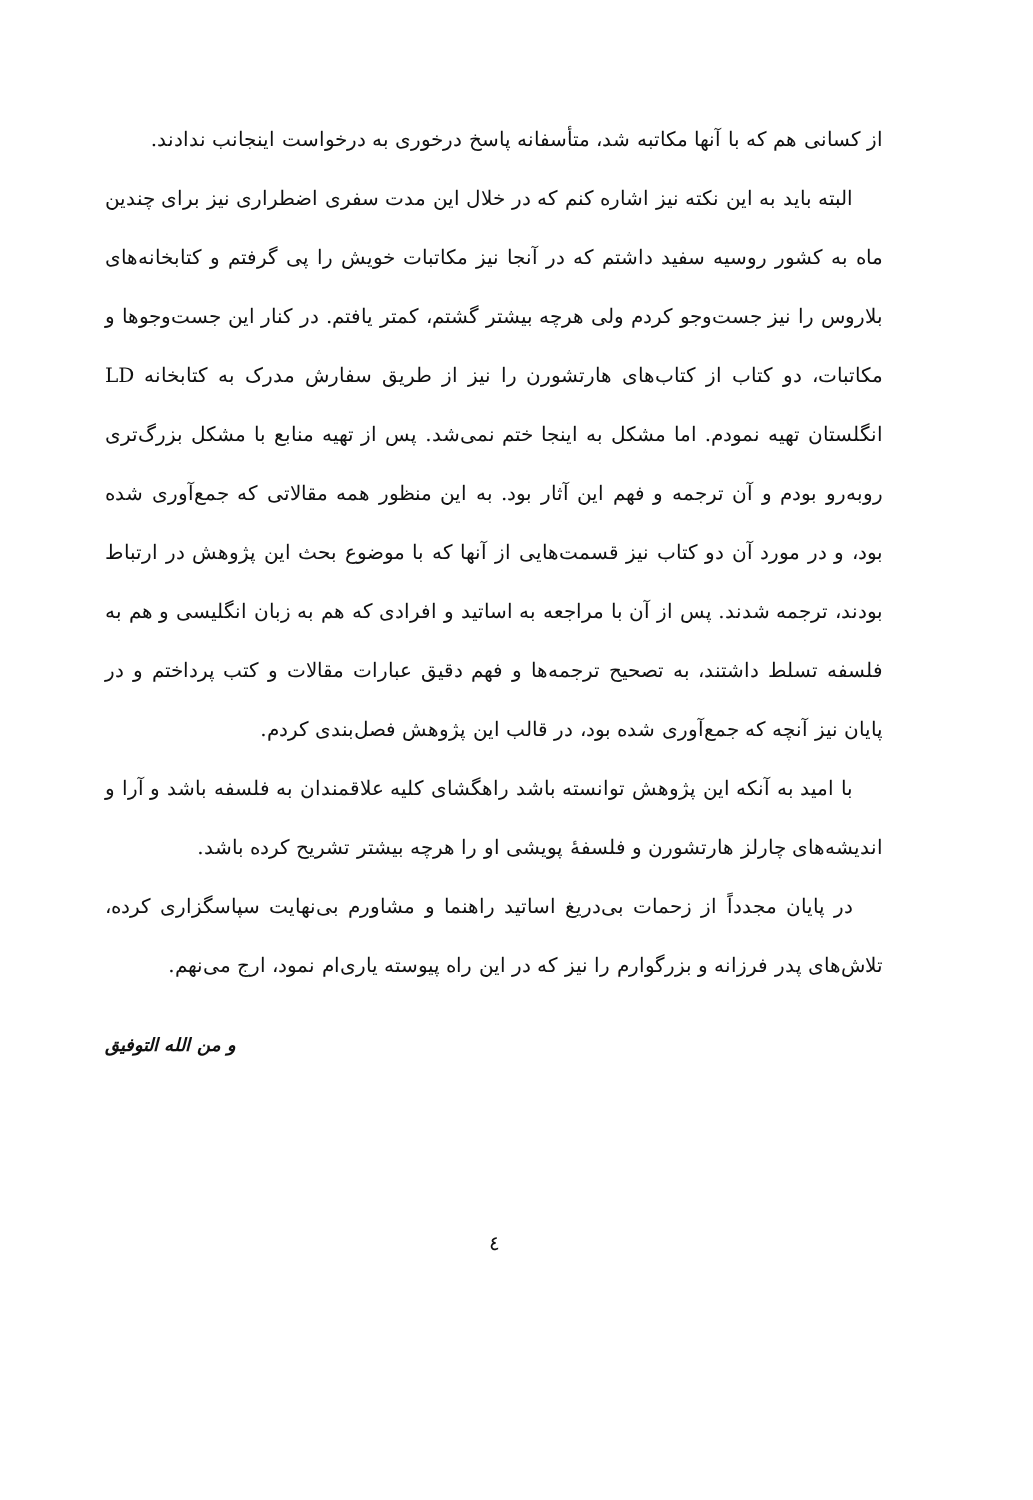از کسانی هم که با آنها مکاتبه شد، متأسفانه پاسخ درخوری به درخواست اینجانب ندادند.
البته باید به این نکته نیز اشاره کنم که در خلال این مدت سفری اضطراری نیز برای چندین ماه به کشور روسیه سفید داشتم که در آنجا نیز مکاتبات خویش را پی گرفتم و کتابخانه‌های بلاروس را نیز جست‌وجو کردم ولی هرچه بیشتر گشتم، کمتر یافتم. در کنار این جست‌وجوها و مکاتبات، دو کتاب از کتاب‌های هارتشورن را نیز از طریق سفارش مدرک به کتابخانه LD انگلستان تهیه نمودم. اما مشکل به اینجا ختم نمی‌شد. پس از تهیه منابع با مشکل بزرگ‌تری روبه‌رو بودم و آن ترجمه و فهم این آثار بود. به این منظور همه مقالاتی که جمع‌آوری شده بود، و در مورد آن دو کتاب نیز قسمت‌هایی از آنها که با موضوع بحث این پژوهش در ارتباط بودند، ترجمه شدند. پس از آن با مراجعه به اساتید و افرادی که هم به زبان انگلیسی و هم به فلسفه تسلط داشتند، به تصحیح ترجمه‌ها و فهم دقیق عبارات مقالات و کتب پرداختم و در پایان نیز آنچه که جمع‌آوری شده بود، در قالب این پژوهش فصل‌بندی کردم.
با امید به آنکه این پژوهش توانسته باشد راهگشای کلیه علاقمندان به فلسفه باشد و آرا و اندیشه‌های چارلز هارتشورن و فلسفهٔ پویشی او را هرچه بیشتر تشریح کرده باشد.
در پایان مجدداً از زحمات بی‌دریغ اساتید راهنما و مشاورم بی‌نهایت سپاسگزاری کرده، تلاش‌های پدر فرزانه و بزرگوارم را نیز که در این راه پیوسته یاری‌ام نمود، ارج می‌نهم.
و من الله التوفیق
٤